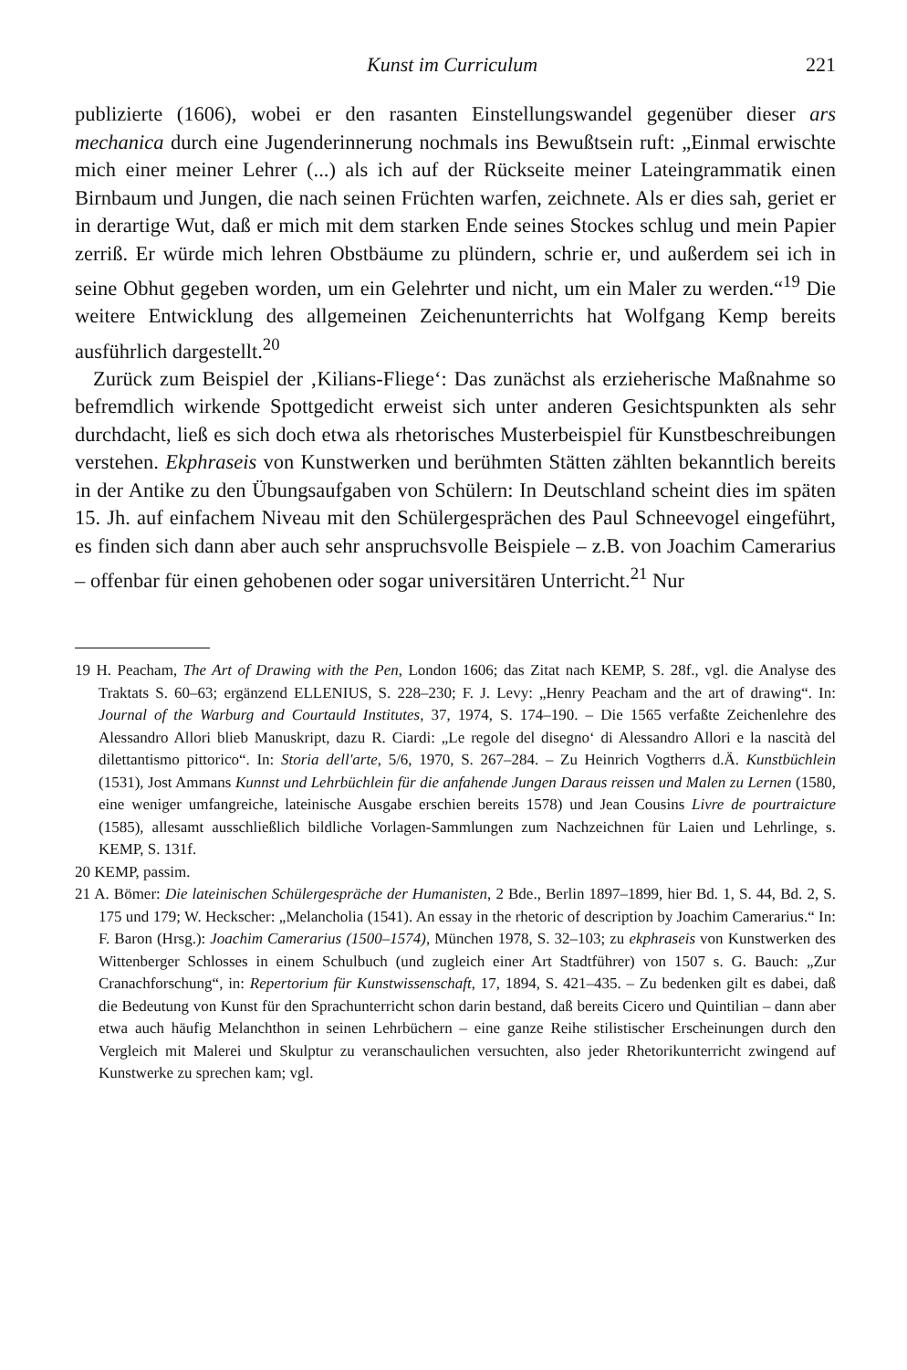Kunst im Curriculum 221
publizierte (1606), wobei er den rasanten Einstellungswandel gegenüber dieser ars mechanica durch eine Jugenderinnerung nochmals ins Bewußtsein ruft: „Einmal erwischte mich einer meiner Lehrer (...) als ich auf der Rückseite meiner Lateingrammatik einen Birnbaum und Jungen, die nach seinen Früchten warfen, zeichnete. Als er dies sah, geriet er in derartige Wut, daß er mich mit dem starken Ende seines Stockes schlug und mein Papier zerriß. Er würde mich lehren Obstbäume zu plündern, schrie er, und außerdem sei ich in seine Obhut gegeben worden, um ein Gelehrter und nicht, um ein Maler zu werden.“<sup>19</sup> Die weitere Entwicklung des allgemeinen Zeichenunterrichts hat Wolfgang Kemp bereits ausführlich dargestellt.<sup>20</sup>
Zurück zum Beispiel der ‚Kilians-Fliege‘: Das zunächst als erzieherische Maßnahme so befremdlich wirkende Spottgedicht erweist sich unter anderen Gesichtspunkten als sehr durchdacht, ließ es sich doch etwa als rhetorisches Musterbeispiel für Kunstbeschreibungen verstehen. Ekphraseis von Kunstwerken und berühmten Stätten zählten bekanntlich bereits in der Antike zu den Übungsaufgaben von Schülern: In Deutschland scheint dies im späten 15. Jh. auf einfachem Niveau mit den Schülergesprächen des Paul Schneevogel eingeführt, es finden sich dann aber auch sehr anspruchsvolle Beispiele – z.B. von Joachim Camerarius – offenbar für einen gehobenen oder sogar universitären Unterricht.<sup>21</sup> Nur
19 H. Peacham, The Art of Drawing with the Pen, London 1606; das Zitat nach KEMP, S. 28f., vgl. die Analyse des Traktats S. 60–63; ergänzend ELLENIUS, S. 228–230; F. J. Levy: „Henry Peacham and the art of drawing“. In: Journal of the Warburg and Courtauld Institutes, 37, 1974, S. 174–190. – Die 1565 verfaßte Zeichenlehre des Alessandro Allori blieb Manuskript, dazu R. Ciardi: „Le regole del disegno‘ di Alessandro Allori e la nascità del dilettantismo pittorico“. In: Storia dell'arte, 5/6, 1970, S. 267–284. – Zu Heinrich Vogtherrs d.Ä. Kunstbüchlein (1531), Jost Ammans Kunnst und Lehrbüchlein für die anfahende Jungen Daraus reissen und Malen zu Lernen (1580, eine weniger umfangreiche, lateinische Ausgabe erschien bereits 1578) und Jean Cousins Livre de pourtraicture (1585), allesamt ausschließlich bildliche Vorlagen-Sammlungen zum Nachzeichnen für Laien und Lehrlinge, s. KEMP, S. 131f.
20 KEMP, passim.
21 A. Bömer: Die lateinischen Schülergespräche der Humanisten, 2 Bde., Berlin 1897–1899, hier Bd. 1, S. 44, Bd. 2, S. 175 und 179; W. Heckscher: „Melancholia (1541). An essay in the rhetoric of description by Joachim Camerarius.“ In: F. Baron (Hrsg.): Joachim Camerarius (1500–1574), München 1978, S. 32–103; zu ekphraseis von Kunstwerken des Wittenberger Schlosses in einem Schulbuch (und zugleich einer Art Stadtführer) von 1507 s. G. Bauch: „Zur Cranachforschung“, in: Repertorium für Kunstwissenschaft, 17, 1894, S. 421–435. – Zu bedenken gilt es dabei, daß die Bedeutung von Kunst für den Sprachunterricht schon darin bestand, daß bereits Cicero und Quintilian – dann aber etwa auch häufig Melanchthon in seinen Lehrbüchern – eine ganze Reihe stilistischer Erscheinungen durch den Vergleich mit Malerei und Skulptur zu veranschaulichen versuchten, also jeder Rhetorikunterricht zwingend auf Kunstwerke zu sprechen kam; vgl.